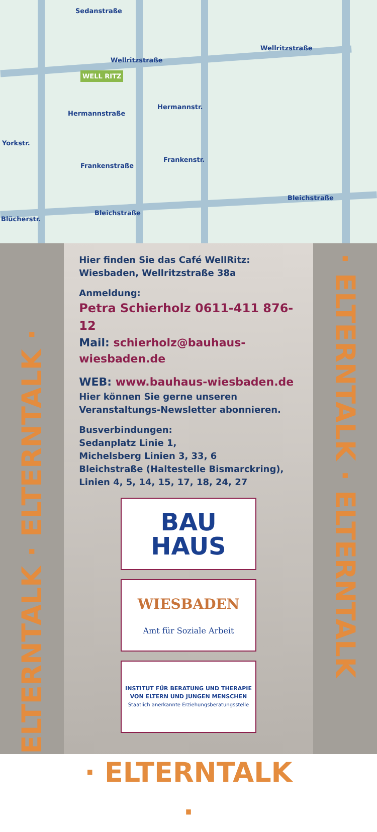Sedanstraße
Wellritzstraße
Wellritzstraße
Hermannstraße
Hermannstr.
Yorkstr.
Frankenstraße
Frankenstr.
Blücherstr.
Bleichstraße
Bleichstraße
WELL RITZ
ELTERNTALK · ELTERNTALK ·
Hier finden Sie das Café WellRitz:
Wiesbaden, Wellritzstraße 38a
Anmeldung:
Petra Schierholz 0611-411 876-12
Mail: schierholz@bauhaus-wiesbaden.de
WEB: www.bauhaus-wiesbaden.de
Hier können Sie gerne unseren Veranstaltungs-Newsletter abonnieren.
Busverbindungen:
Sedanplatz Linie 1,
Michelsberg Linien 3, 33, 6
Bleichstraße (Haltestelle Bismarckring),
Linien 4, 5, 14, 15, 17, 18, 24, 27
BAU
HAUS
WIESBADEN
Amt für Soziale Arbeit
INSTITUT FÜR BERATUNG UND THERAPIE
VON ELTERN UND JUNGEN MENSCHEN
Staatlich anerkannte Erziehungsberatungsstelle
· ELTERNTALK ·
· ELTERNTALK · ELTERNTALK